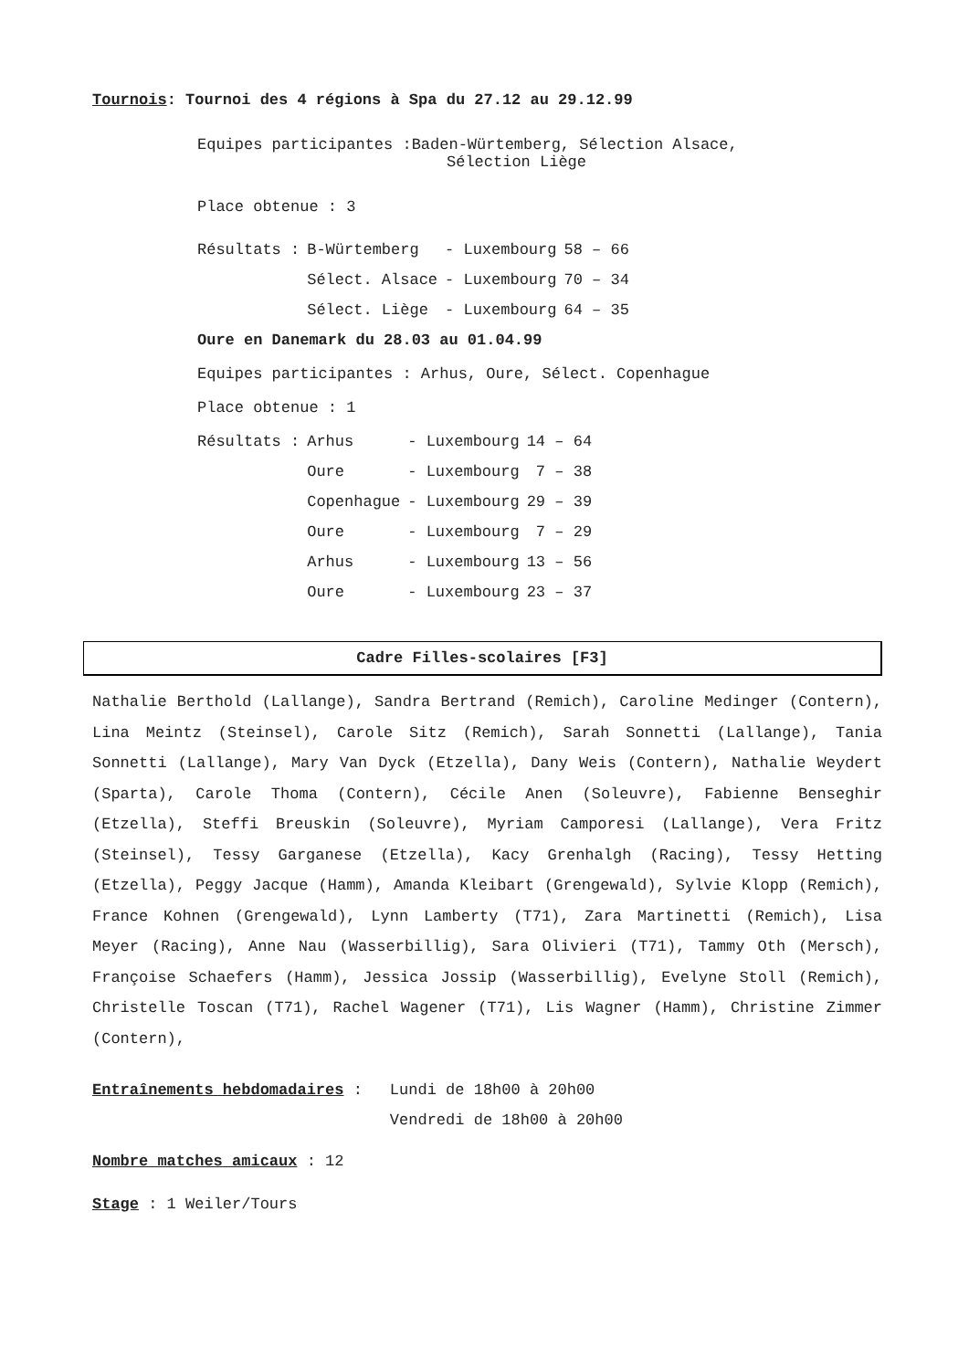Tournois: Tournoi des 4 régions à Spa du 27.12 au 29.12.99
Equipes participantes :Baden-Würtemberg, Sélection Alsace,
Sélection Liège
Place obtenue : 3
| Résultats : | B-Würtemberg | - Luxembourg | 58 – 66 |
| | Sélect. Alsace | - Luxembourg | 70 – 34 |
| | Sélect. Liège | - Luxembourg | 64 – 35 |
Oure en Danemark du 28.03 au 01.04.99
Equipes participantes : Arhus, Oure, Sélect. Copenhague
Place obtenue : 1
| Résultats : | Arhus | - Luxembourg | 14 – 64 |
| | Oure | - Luxembourg | 7 – 38 |
| | Copenhague | - Luxembourg | 29 – 39 |
| | Oure | - Luxembourg | 7 – 29 |
| | Arhus | - Luxembourg | 13 – 56 |
| | Oure | - Luxembourg | 23 – 37 |
Cadre Filles-scolaires [F3]
Nathalie Berthold (Lallange), Sandra Bertrand (Remich), Caroline Medinger (Contern), Lina Meintz (Steinsel), Carole Sitz (Remich), Sarah Sonnetti (Lallange), Tania Sonnetti (Lallange), Mary Van Dyck (Etzella), Dany Weis (Contern), Nathalie Weydert (Sparta), Carole Thoma (Contern), Cécile Anen (Soleuvre), Fabienne Benseghir (Etzella), Steffi Breuskin (Soleuvre), Myriam Camporesi (Lallange), Vera Fritz (Steinsel), Tessy Garganese (Etzella), Kacy Grenhalgh (Racing), Tessy Hetting (Etzella), Peggy Jacque (Hamm), Amanda Kleibart (Grengewald), Sylvie Klopp (Remich), France Kohnen (Grengewald), Lynn Lamberty (T71), Zara Martinetti (Remich), Lisa Meyer (Racing), Anne Nau (Wasserbillig), Sara Olivieri (T71), Tammy Oth (Mersch), Françoise Schaefers (Hamm), Jessica Jossip (Wasserbillig), Evelyne Stoll (Remich), Christelle Toscan (T71), Rachel Wagener (T71), Lis Wagner (Hamm), Christine Zimmer (Contern),
| Entraînements hebdomadaires : | Lundi de 18h00 à 20h00 |
| | Vendredi de 18h00 à 20h00 |
Nombre matches amicaux : 12
Stage : 1 Weiler/Tours